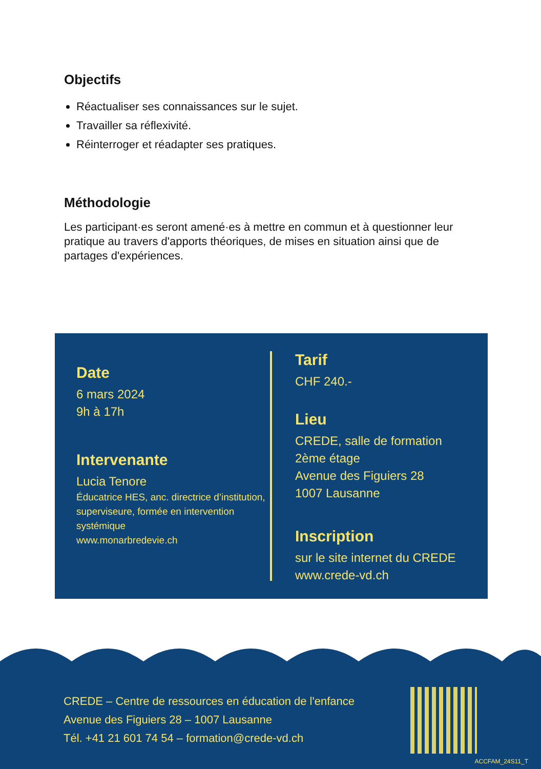Objectifs
Réactualiser ses connaissances sur le sujet.
Travailler sa réflexivité.
Réinterroger et réadapter ses pratiques.
Méthodologie
Les participant·es seront amené·es à mettre en commun et à questionner leur pratique au travers d'apports théoriques, de mises en situation ainsi que de partages d'expériences.
Date
6 mars 2024
9h à 17h
Intervenante
Lucia Tenore
Éducatrice HES, anc. directrice d’institution, superviseure, formée en intervention systémique
www.monarbredevie.ch
Tarif
CHF 240.-
Lieu
CREDE, salle de formation
2ème étage
Avenue des Figuiers 28
1007 Lausanne
Inscription
sur le site internet du CREDE
www.crede-vd.ch
CREDE – Centre de ressources en éducation de l'enfance
Avenue des Figuiers 28 – 1007 Lausanne
Tél. +41 21 601 74 54 – formation@crede-vd.ch
ACCFAM_24S11_T